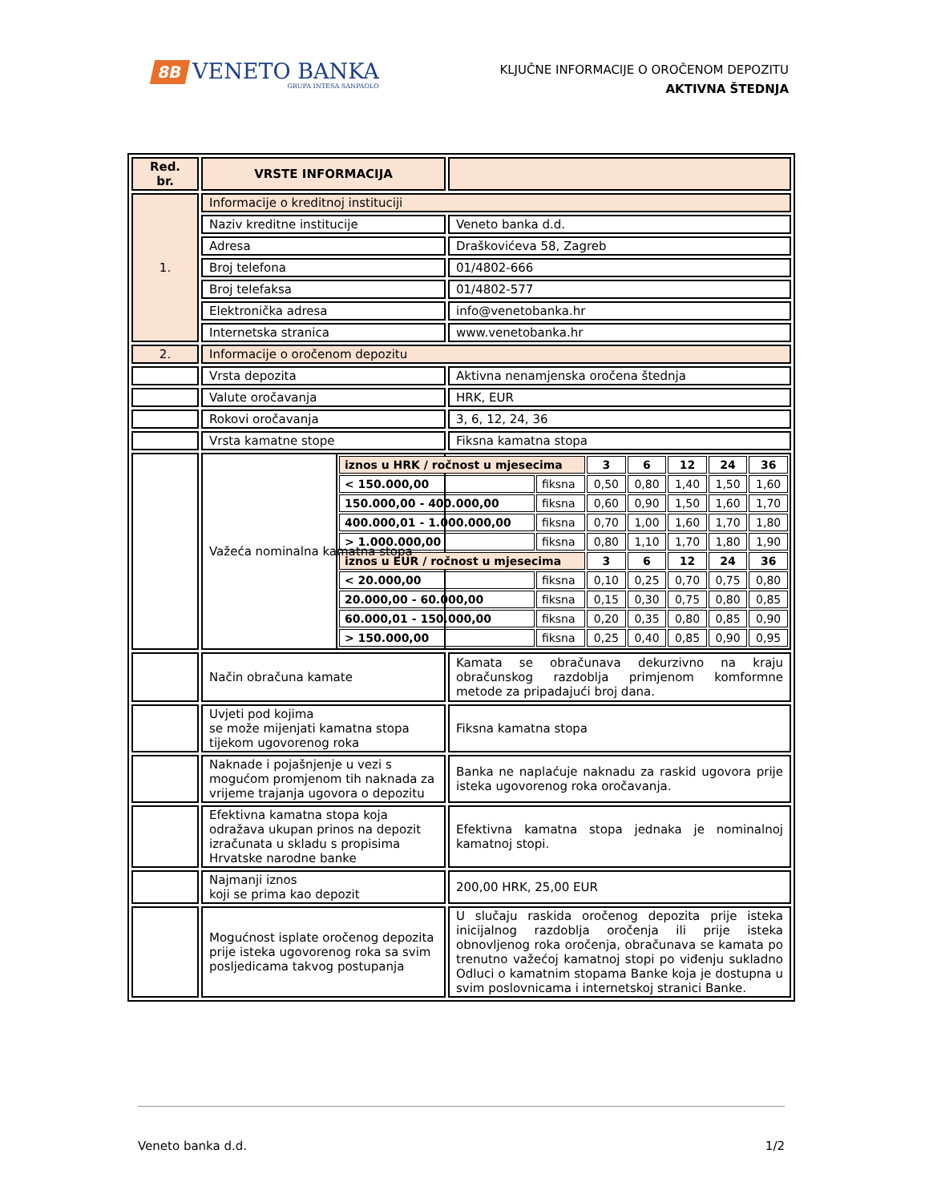8B
VENETO BANKA
GRUPA INTESA SANPAOLO
KLJUČNE INFORMACIJE O OROČENOM DEPOZITU
AKTIVNA ŠTEDNJA
| Red. br. | VRSTE INFORMACIJA | |
| --- | --- | --- |
| 1. | Informacije o kreditnoj instituciji | |
| | Naziv kreditne institucije | Veneto banka d.d. |
| | Adresa | Draškovićeva 58, Zagreb |
| | Broj telefona | 01/4802-666 |
| | Broj telefaksa | 01/4802-577 |
| | Elektronička adresa | info@venetobanka.hr |
| | Internetska stranica | www.venetobanka.hr |
| 2. | Informacije o oročenom depozitu | |
| | Vrsta depozita | Aktivna nenamjenska oročena štednja |
| | Valute oročavanja | HRK, EUR |
| | Rokovi oročavanja | 3, 6, 12, 24, 36 |
| | Vrsta kamatne stope | Fiksna kamatna stopa |
| | Važeća nominalna kamatna stopa | / iznos u HRK / ročnost u mjesecima / / 3 / 6 / 12 / 24 / 36 / / < 150.000,00 / fiksna / 0,50 / 0,80 / 1,40 / 1,50 / 1,60 / / 150.000,00 - 400.000,00 / fiksna / 0,60 / 0,90 / 1,50 / 1,60 / 1,70 / / 400.000,01 - 1.000.000,00 / fiksna / 0,70 / 1,00 / 1,60 / 1,70 / 1,80 / / > 1.000.000,00 / fiksna / 0,80 / 1,10 / 1,70 / 1,80 / 1,90 / / iznos u EUR / ročnost u mjesecima / / 3 / 6 / 12 / 24 / 36 / / < 20.000,00 / fiksna / 0,10 / 0,25 / 0,70 / 0,75 / 0,80 / / 20.000,00 - 60.000,00 / fiksna / 0,15 / 0,30 / 0,75 / 0,80 / 0,85 / / 60.000,01 - 150.000,00 / fiksna / 0,20 / 0,35 / 0,80 / 0,85 / 0,90 / / > 150.000,00 / fiksna / 0,25 / 0,40 / 0,85 / 0,90 / 0,95 / |
| | Način obračuna kamate | Kamata se obračunava dekurzivno na kraju obračunskog razdoblja primjenom komformne metode za pripadajući broj dana. |
| | Uvjeti pod kojima se može mijenjati kamatna stopa tijekom ugovorenog roka | Fiksna kamatna stopa |
| | Naknade i pojašnjenje u vezi s mogućom promjenom tih naknada za vrijeme trajanja ugovora o depozitu | Banka ne naplaćuje naknadu za raskid ugovora prije isteka ugovorenog roka oročavanja. |
| | Efektivna kamatna stopa koja odražava ukupan prinos na depozit izračunata u skladu s propisima Hrvatske narodne banke | Efektivna kamatna stopa jednaka je nominalnoj kamatnoj stopi. |
| | Najmanji iznos koji se prima kao depozit | 200,00 HRK, 25,00 EUR |
| | Mogućnost isplate oročenog depozita prije isteka ugovorenog roka sa svim posljedicama takvog postupanja | U slučaju raskida oročenog depozita prije isteka inicijalnog razdoblja oročenja ili prije isteka obnovljenog roka oročenja, obračunava se kamata po trenutno važećoj kamatnoj stopi po viđenju sukladno Odluci o kamatnim stopama Banke koja je dostupna u svim poslovnicama i internetskoj stranici Banke. |
Veneto banka d.d. 1/2